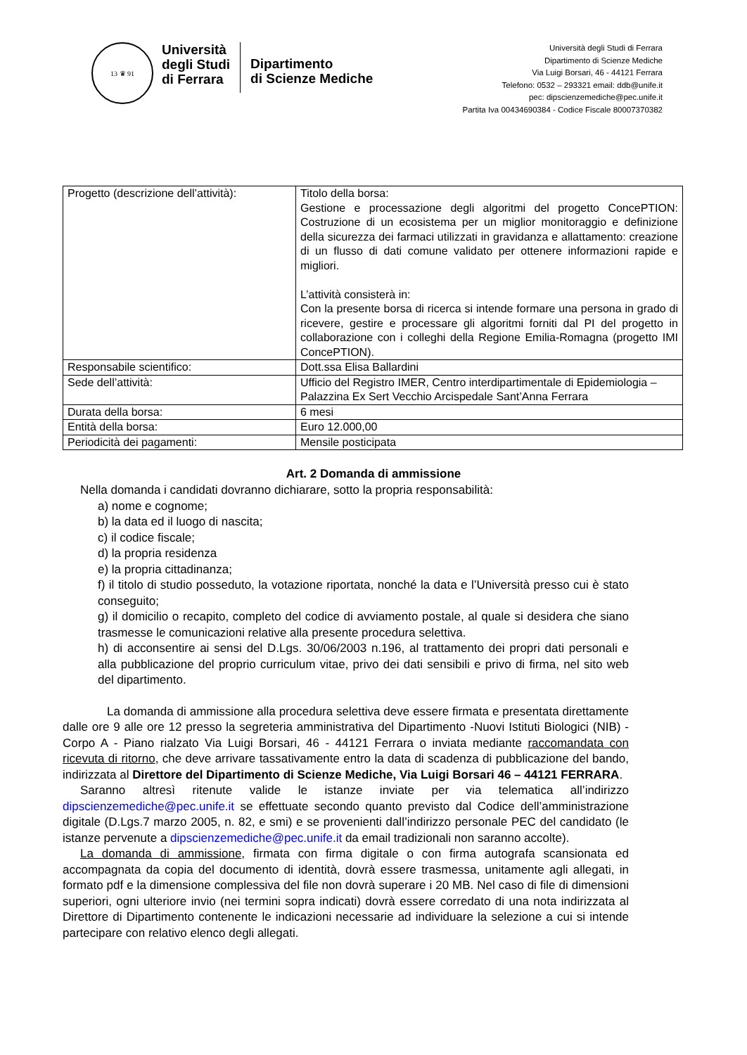13 ♛ 91
Università
degli Studi
di Ferrara
Dipartimento
di Scienze Mediche
Università degli Studi di Ferrara
Dipartimento di Scienze Mediche
Via Luigi Borsari, 46 - 44121 Ferrara
Telefono: 0532 – 293321 email: ddb@unife.it
pec: dipscienzemediche@pec.unife.it
Partita Iva 00434690384 - Codice Fiscale 80007370382
| Progetto (descrizione dell’attività): | Titolo della borsa: Gestione e processazione degli algoritmi del progetto ConcePTION: Costruzione di un ecosistema per un miglior monitoraggio e definizione della sicurezza dei farmaci utilizzati in gravidanza e allattamento: creazione di un flusso di dati comune validato per ottenere informazioni rapide e migliori. L’attività consisterà in: Con la presente borsa di ricerca si intende formare una persona in grado di ricevere, gestire e processare gli algoritmi forniti dal PI del progetto in collaborazione con i colleghi della Regione Emilia-Romagna (progetto IMI ConcePTION). |
| Responsabile scientifico: | Dott.ssa Elisa Ballardini |
| Sede dell’attività: | Ufficio del Registro IMER, Centro interdipartimentale di Epidemiologia – Palazzina Ex Sert Vecchio Arcispedale Sant’Anna Ferrara |
| Durata della borsa: | 6 mesi |
| Entità della borsa: | Euro 12.000,00 |
| Periodicità dei pagamenti: | Mensile posticipata |
Art. 2 Domanda di ammissione
Nella domanda i candidati dovranno dichiarare, sotto la propria responsabilità:
a) nome e cognome;
b) la data ed il luogo di nascita;
c) il codice fiscale;
d) la propria residenza
e) la propria cittadinanza;
f) il titolo di studio posseduto, la votazione riportata, nonché la data e l’Università presso cui è stato conseguito;
g) il domicilio o recapito, completo del codice di avviamento postale, al quale si desidera che siano trasmesse le comunicazioni relative alla presente procedura selettiva.
h) di acconsentire ai sensi del D.Lgs. 30/06/2003 n.196, al trattamento dei propri dati personali e alla pubblicazione del proprio curriculum vitae, privo dei dati sensibili e privo di firma, nel sito web del dipartimento.
La domanda di ammissione alla procedura selettiva deve essere firmata e presentata direttamente dalle ore 9 alle ore 12 presso la segreteria amministrativa del Dipartimento -Nuovi Istituti Biologici (NIB) - Corpo A - Piano rialzato Via Luigi Borsari, 46 - 44121 Ferrara o inviata mediante raccomandata con ricevuta di ritorno, che deve arrivare tassativamente entro la data di scadenza di pubblicazione del bando, indirizzata al Direttore del Dipartimento di Scienze Mediche, Via Luigi Borsari 46 – 44121 FERRARA.
Saranno altresì ritenute valide le istanze inviate per via telematica all’indirizzo dipscienzemediche@pec.unife.it se effettuate secondo quanto previsto dal Codice dell’amministrazione digitale (D.Lgs.7 marzo 2005, n. 82, e smi) e se provenienti dall’indirizzo personale PEC del candidato (le istanze pervenute a dipscienzemediche@pec.unife.it da email tradizionali non saranno accolte).
La domanda di ammissione, firmata con firma digitale o con firma autografa scansionata ed accompagnata da copia del documento di identità, dovrà essere trasmessa, unitamente agli allegati, in formato pdf e la dimensione complessiva del file non dovrà superare i 20 MB. Nel caso di file di dimensioni superiori, ogni ulteriore invio (nei termini sopra indicati) dovrà essere corredato di una nota indirizzata al Direttore di Dipartimento contenente le indicazioni necessarie ad individuare la selezione a cui si intende partecipare con relativo elenco degli allegati.